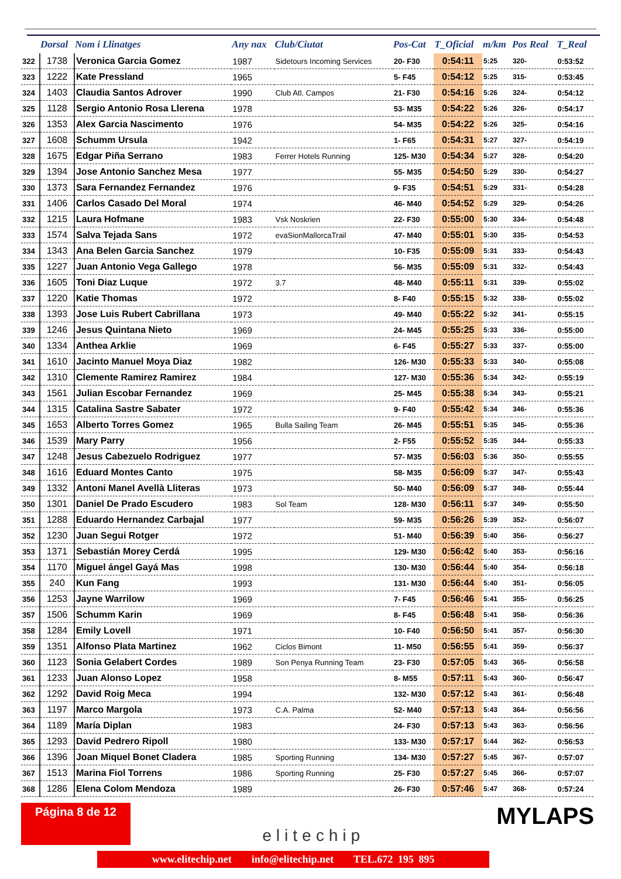| | Dorsal | Nom i Llinatges | Any nax | Club/Ciutat | Pos-Cat | T_Oficial | m/km | Pos Real | T_Real |
| --- | --- | --- | --- | --- | --- | --- | --- | --- | --- |
| 322 | 1738 | Veronica Garcia Gomez | 1987 | Sidetours Incoming Services | 20- F30 | 0:54:11 | 5:25 | 320- | 0:53:52 |
| 323 | 1222 | Kate Pressland | 1965 | | 5- F45 | 0:54:12 | 5:25 | 315- | 0:53:45 |
| 324 | 1403 | Claudia Santos Adrover | 1990 | Club Atl. Campos | 21- F30 | 0:54:16 | 5:26 | 324- | 0:54:12 |
| 325 | 1128 | Sergio Antonio Rosa Llerena | 1978 | | 53- M35 | 0:54:22 | 5:26 | 326- | 0:54:17 |
| 326 | 1353 | Alex Garcia Nascimento | 1976 | | 54- M35 | 0:54:22 | 5:26 | 325- | 0:54:16 |
| 327 | 1608 | Schumm Ursula | 1942 | | 1- F65 | 0:54:31 | 5:27 | 327- | 0:54:19 |
| 328 | 1675 | Edgar Piña Serrano | 1983 | Ferrer Hotels Running | 125- M30 | 0:54:34 | 5:27 | 328- | 0:54:20 |
| 329 | 1394 | Jose Antonio Sanchez Mesa | 1977 | | 55- M35 | 0:54:50 | 5:29 | 330- | 0:54:27 |
| 330 | 1373 | Sara Fernandez Fernandez | 1976 | | 9- F35 | 0:54:51 | 5:29 | 331- | 0:54:28 |
| 331 | 1406 | Carlos Casado Del Moral | 1974 | | 46- M40 | 0:54:52 | 5:29 | 329- | 0:54:26 |
| 332 | 1215 | Laura Hofmane | 1983 | Vsk Noskrien | 22- F30 | 0:55:00 | 5:30 | 334- | 0:54:48 |
| 333 | 1574 | Salva Tejada Sans | 1972 | evaSionMallorcaTrail | 47- M40 | 0:55:01 | 5:30 | 335- | 0:54:53 |
| 334 | 1343 | Ana Belen Garcia Sanchez | 1979 | | 10- F35 | 0:55:09 | 5:31 | 333- | 0:54:43 |
| 335 | 1227 | Juan Antonio Vega Gallego | 1978 | | 56- M35 | 0:55:09 | 5:31 | 332- | 0:54:43 |
| 336 | 1605 | Toni Diaz Luque | 1972 | 3.7 | 48- M40 | 0:55:11 | 5:31 | 339- | 0:55:02 |
| 337 | 1220 | Katie Thomas | 1972 | | 8- F40 | 0:55:15 | 5:32 | 338- | 0:55:02 |
| 338 | 1393 | Jose Luis Rubert Cabrillana | 1973 | | 49- M40 | 0:55:22 | 5:32 | 341- | 0:55:15 |
| 339 | 1246 | Jesus Quintana Nieto | 1969 | | 24- M45 | 0:55:25 | 5:33 | 336- | 0:55:00 |
| 340 | 1334 | Anthea Arklie | 1969 | | 6- F45 | 0:55:27 | 5:33 | 337- | 0:55:00 |
| 341 | 1610 | Jacinto Manuel Moya Diaz | 1982 | | 126- M30 | 0:55:33 | 5:33 | 340- | 0:55:08 |
| 342 | 1310 | Clemente Ramirez Ramirez | 1984 | | 127- M30 | 0:55:36 | 5:34 | 342- | 0:55:19 |
| 343 | 1561 | Julian Escobar Fernandez | 1969 | | 25- M45 | 0:55:38 | 5:34 | 343- | 0:55:21 |
| 344 | 1315 | Catalina Sastre Sabater | 1972 | | 9- F40 | 0:55:42 | 5:34 | 346- | 0:55:36 |
| 345 | 1653 | Alberto Torres Gomez | 1965 | Bulla Sailing Team | 26- M45 | 0:55:51 | 5:35 | 345- | 0:55:36 |
| 346 | 1539 | Mary Parry | 1956 | | 2- F55 | 0:55:52 | 5:35 | 344- | 0:55:33 |
| 347 | 1248 | Jesus Cabezuelo Rodriguez | 1977 | | 57- M35 | 0:56:03 | 5:36 | 350- | 0:55:55 |
| 348 | 1616 | Eduard Montes Canto | 1975 | | 58- M35 | 0:56:09 | 5:37 | 347- | 0:55:43 |
| 349 | 1332 | Antoni Manel Avellà Lliteras | 1973 | | 50- M40 | 0:56:09 | 5:37 | 348- | 0:55:44 |
| 350 | 1301 | Daniel De Prado Escudero | 1983 | Sol Team | 128- M30 | 0:56:11 | 5:37 | 349- | 0:55:50 |
| 351 | 1288 | Eduardo Hernandez Carbajal | 1977 | | 59- M35 | 0:56:26 | 5:39 | 352- | 0:56:07 |
| 352 | 1230 | Juan Segui Rotger | 1972 | | 51- M40 | 0:56:39 | 5:40 | 356- | 0:56:27 |
| 353 | 1371 | Sebastián Morey Cerdá | 1995 | | 129- M30 | 0:56:42 | 5:40 | 353- | 0:56:16 |
| 354 | 1170 | Miguel ángel Gayá Mas | 1998 | | 130- M30 | 0:56:44 | 5:40 | 354- | 0:56:18 |
| 355 | 240 | Kun Fang | 1993 | | 131- M30 | 0:56:44 | 5:40 | 351- | 0:56:05 |
| 356 | 1253 | Jayne Warrilow | 1969 | | 7- F45 | 0:56:46 | 5:41 | 355- | 0:56:25 |
| 357 | 1506 | Schumm Karin | 1969 | | 8- F45 | 0:56:48 | 5:41 | 358- | 0:56:36 |
| 358 | 1284 | Emily Lovell | 1971 | | 10- F40 | 0:56:50 | 5:41 | 357- | 0:56:30 |
| 359 | 1351 | Alfonso Plata Martinez | 1962 | Ciclos Bimont | 11- M50 | 0:56:55 | 5:41 | 359- | 0:56:37 |
| 360 | 1123 | Sonia Gelabert Cordes | 1989 | Son Penya Running Team | 23- F30 | 0:57:05 | 5:43 | 365- | 0:56:58 |
| 361 | 1233 | Juan Alonso Lopez | 1958 | | 8- M55 | 0:57:11 | 5:43 | 360- | 0:56:47 |
| 362 | 1292 | David Roig Meca | 1994 | | 132- M30 | 0:57:12 | 5:43 | 361- | 0:56:48 |
| 363 | 1197 | Marco Margola | 1973 | C.A. Palma | 52- M40 | 0:57:13 | 5:43 | 364- | 0:56:56 |
| 364 | 1189 | María Diplan | 1983 | | 24- F30 | 0:57:13 | 5:43 | 363- | 0:56:56 |
| 365 | 1293 | David Pedrero Ripoll | 1980 | | 133- M30 | 0:57:17 | 5:44 | 362- | 0:56:53 |
| 366 | 1396 | Joan Miquel Bonet Cladera | 1985 | Sporting Running | 134- M30 | 0:57:27 | 5:45 | 367- | 0:57:07 |
| 367 | 1513 | Marina Fiol Torrens | 1986 | Sporting Running | 25- F30 | 0:57:27 | 5:45 | 366- | 0:57:07 |
| 368 | 1286 | Elena Colom Mendoza | 1989 | | 26- F30 | 0:57:46 | 5:47 | 368- | 0:57:24 |
Página 8 de 12
elitechip
MYLAPS
www.elitechip.net info@elitechip.net TEL.672 195 895